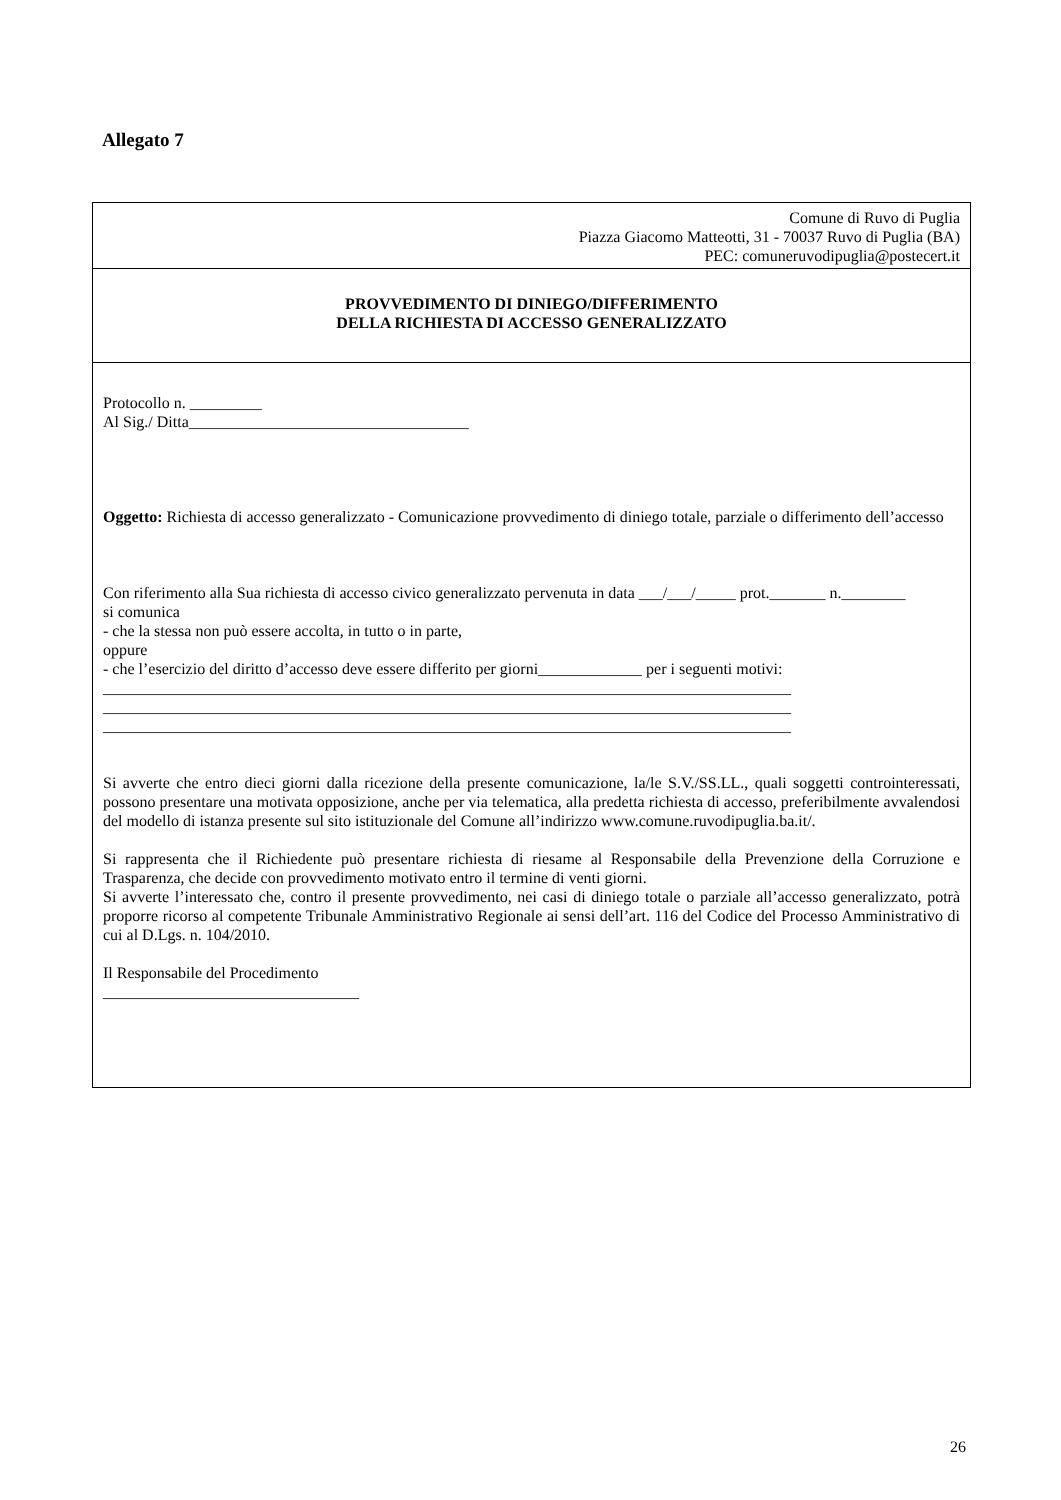Allegato 7
Comune di Ruvo di Puglia
Piazza Giacomo Matteotti, 31 - 70037 Ruvo di Puglia (BA)
PEC: comuneruvodipuglia@postecert.it
PROVVEDIMENTO DI DINIEGO/DIFFERIMENTO
DELLA RICHIESTA DI ACCESSO GENERALIZZATO
Protocollo n. _________
Al Sig./ Ditta___________________________________
Oggetto: Richiesta di accesso generalizzato - Comunicazione provvedimento di diniego totale, parziale o differimento dell’accesso
Con riferimento alla Sua richiesta di accesso civico generalizzato pervenuta in data ___/___/_____ prot._______ n.________
si comunica
- che la stessa non può essere accolta, in tutto o in parte,
oppure
- che l’esercizio del diritto d’accesso deve essere differito per giorni_____________ per i seguenti motivi:
______________________________________________________________________________________
______________________________________________________________________________________
______________________________________________________________________________________
Si avverte che entro dieci giorni dalla ricezione della presente comunicazione, la/le S.V./SS.LL., quali soggetti controinteressati, possono presentare una motivata opposizione, anche per via telematica, alla predetta richiesta di accesso, preferibilmente avvalendosi del modello di istanza presente sul sito istituzionale del Comune all’indirizzo www.comune.ruvodipuglia.ba.it/.
Si rappresenta che il Richiedente può presentare richiesta di riesame al Responsabile della Prevenzione della Corruzione e Trasparenza, che decide con provvedimento motivato entro il termine di venti giorni.
Si avverte l’interessato che, contro il presente provvedimento, nei casi di diniego totale o parziale all’accesso generalizzato, potrà proporre ricorso al competente Tribunale Amministrativo Regionale ai sensi dell’art. 116 del Codice del Processo Amministrativo di cui al D.Lgs. n. 104/2010.
Il Responsabile del Procedimento
________________________________
26